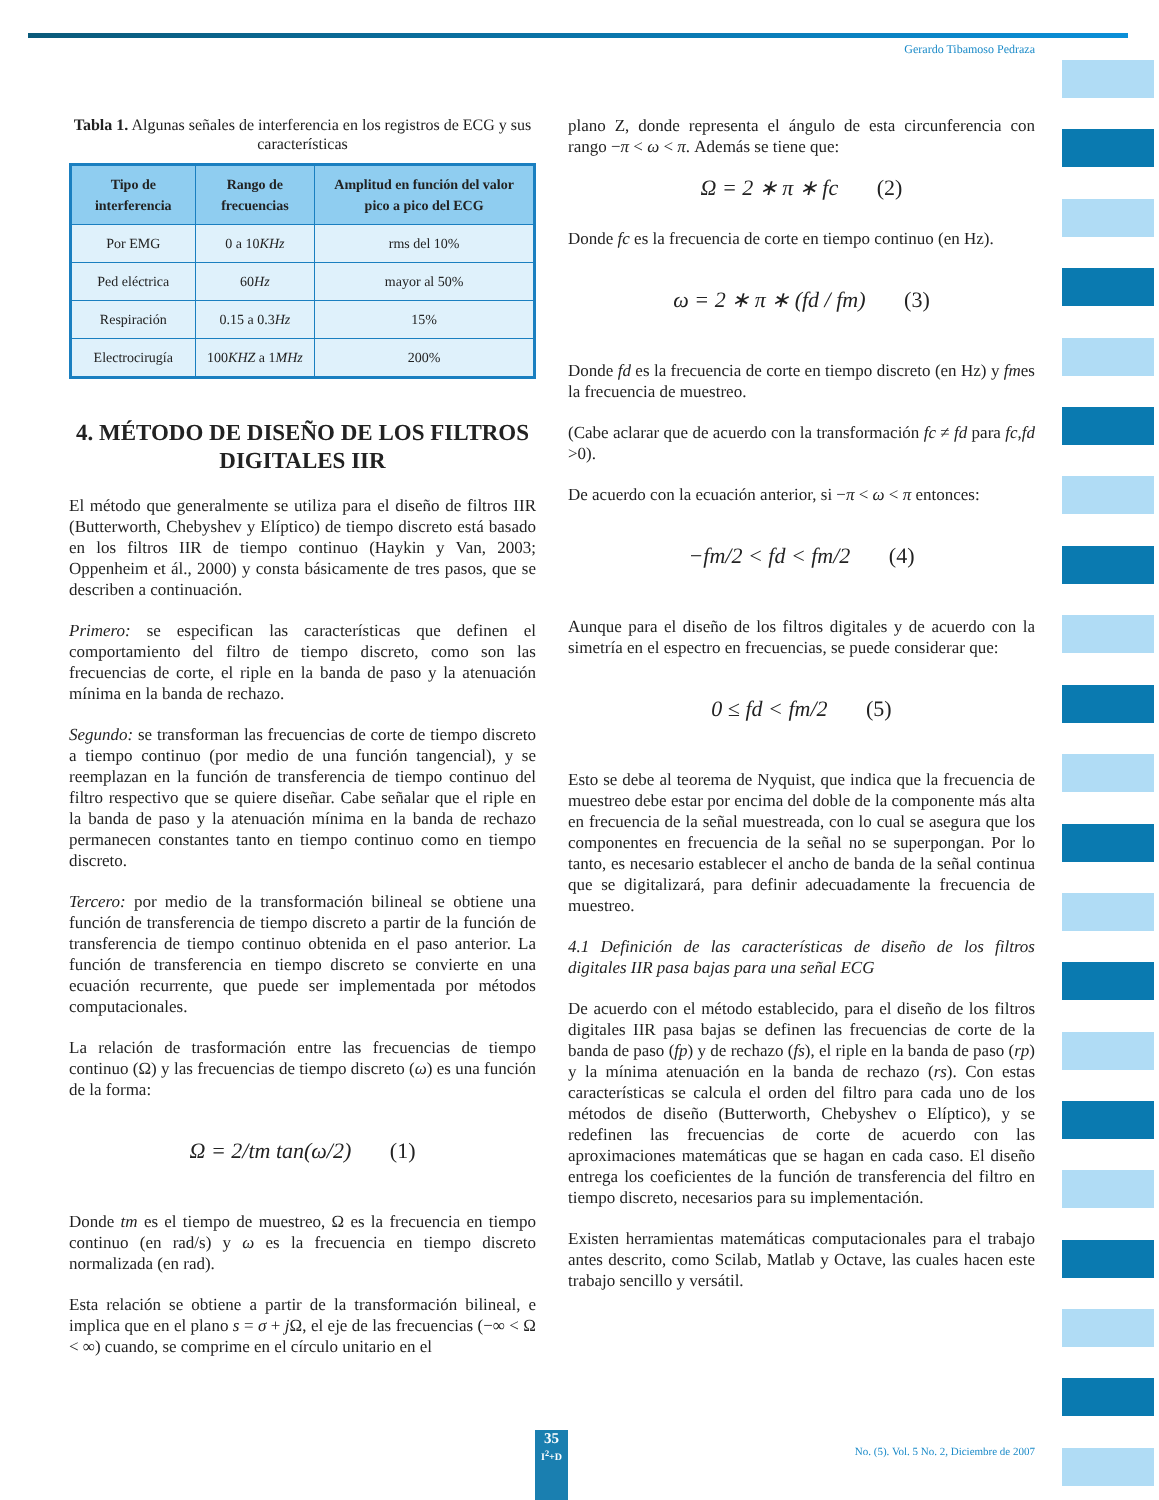Gerardo Tibamoso Pedraza
Tabla 1. Algunas señales de interferencia en los registros de ECG y sus características
| Tipo de interferencia | Rango de frecuencias | Amplitud en función del valor pico a pico del ECG |
| --- | --- | --- |
| Por EMG | 0 a 10 KHz | rms del 10% |
| Ped eléctrica | 60 Hz | mayor al 50% |
| Respiración | 0.15 a 0.3 Hz | 15% |
| Electrocirugía | 100 KHZ a 1 MHz | 200% |
4. MÉTODO DE DISEÑO DE LOS FILTROS DIGITALES IIR
El método que generalmente se utiliza para el diseño de filtros IIR (Butterworth, Chebyshev y Elíptico) de tiempo discreto está basado en los filtros IIR de tiempo continuo (Haykin y Van, 2003; Oppenheim et ál., 2000) y consta básicamente de tres pasos, que se describen a continuación.
Primero: se especifican las características que definen el comportamiento del filtro de tiempo discreto, como son las frecuencias de corte, el riple en la banda de paso y la atenuación mínima en la banda de rechazo.
Segundo: se transforman las frecuencias de corte de tiempo discreto a tiempo continuo (por medio de una función tangencial), y se reemplazan en la función de transferencia de tiempo continuo del filtro respectivo que se quiere diseñar. Cabe señalar que el riple en la banda de paso y la atenuación mínima en la banda de rechazo permanecen constantes tanto en tiempo continuo como en tiempo discreto.
Tercero: por medio de la transformación bilineal se obtiene una función de transferencia de tiempo discreto a partir de la función de transferencia de tiempo continuo obtenida en el paso anterior. La función de transferencia en tiempo discreto se convierte en una ecuación recurrente, que puede ser implementada por métodos computacionales.
La relación de trasformación entre las frecuencias de tiempo continuo (Ω) y las frecuencias de tiempo discreto (ω) es una función de la forma:
Ω = 2/tm tan(ω/2) (1)
Donde tm es el tiempo de muestreo, Ω es la frecuencia en tiempo continuo (en rad/s) y ω es la frecuencia en tiempo discreto normalizada (en rad).
Esta relación se obtiene a partir de la transformación bilineal, e implica que en el plano s = σ + j Ω, el eje de las frecuencias (−∞ < Ω < ∞) cuando, se comprime en el círculo unitario en el
plano Z, donde representa el ángulo de esta circunferencia con rango −π < ω < π. Además se tiene que:
Ω = 2 ∗ π ∗ fc (2)
Donde fc es la frecuencia de corte en tiempo continuo (en Hz).
ω = 2 ∗ π ∗ (fd / fm) (3)
Donde fd es la frecuencia de corte en tiempo discreto (en Hz) y fmes la frecuencia de muestreo.
(Cabe aclarar que de acuerdo con la transformación fc ≠ fd para fc,fd >0).
De acuerdo con la ecuación anterior, si −π < ω < π entonces:
−fm/2 < fd < fm/2 (4)
Aunque para el diseño de los filtros digitales y de acuerdo con la simetría en el espectro en frecuencias, se puede considerar que:
0 ≤ fd < fm/2 (5)
Esto se debe al teorema de Nyquist, que indica que la frecuencia de muestreo debe estar por encima del doble de la componente más alta en frecuencia de la señal muestreada, con lo cual se asegura que los componentes en frecuencia de la señal no se superpongan. Por lo tanto, es necesario establecer el ancho de banda de la señal continua que se digitalizará, para definir adecuadamente la frecuencia de muestreo.
4.1 Definición de las características de diseño de los filtros digitales IIR pasa bajas para una señal ECG
De acuerdo con el método establecido, para el diseño de los filtros digitales IIR pasa bajas se definen las frecuencias de corte de la banda de paso (fp) y de rechazo (fs), el riple en la banda de paso (rp) y la mínima atenuación en la banda de rechazo (rs). Con estas características se calcula el orden del filtro para cada uno de los métodos de diseño (Butterworth, Chebyshev o Elíptico), y se redefinen las frecuencias de corte de acuerdo con las aproximaciones matemáticas que se hagan en cada caso. El diseño entrega los coeficientes de la función de transferencia del filtro en tiempo discreto, necesarios para su implementación.
Existen herramientas matemáticas computacionales para el trabajo antes descrito, como Scilab, Matlab y Octave, las cuales hacen este trabajo sencillo y versátil.
35
I<sup>2</sup>+D
No. (5). Vol. 5 No. 2, Diciembre de 2007